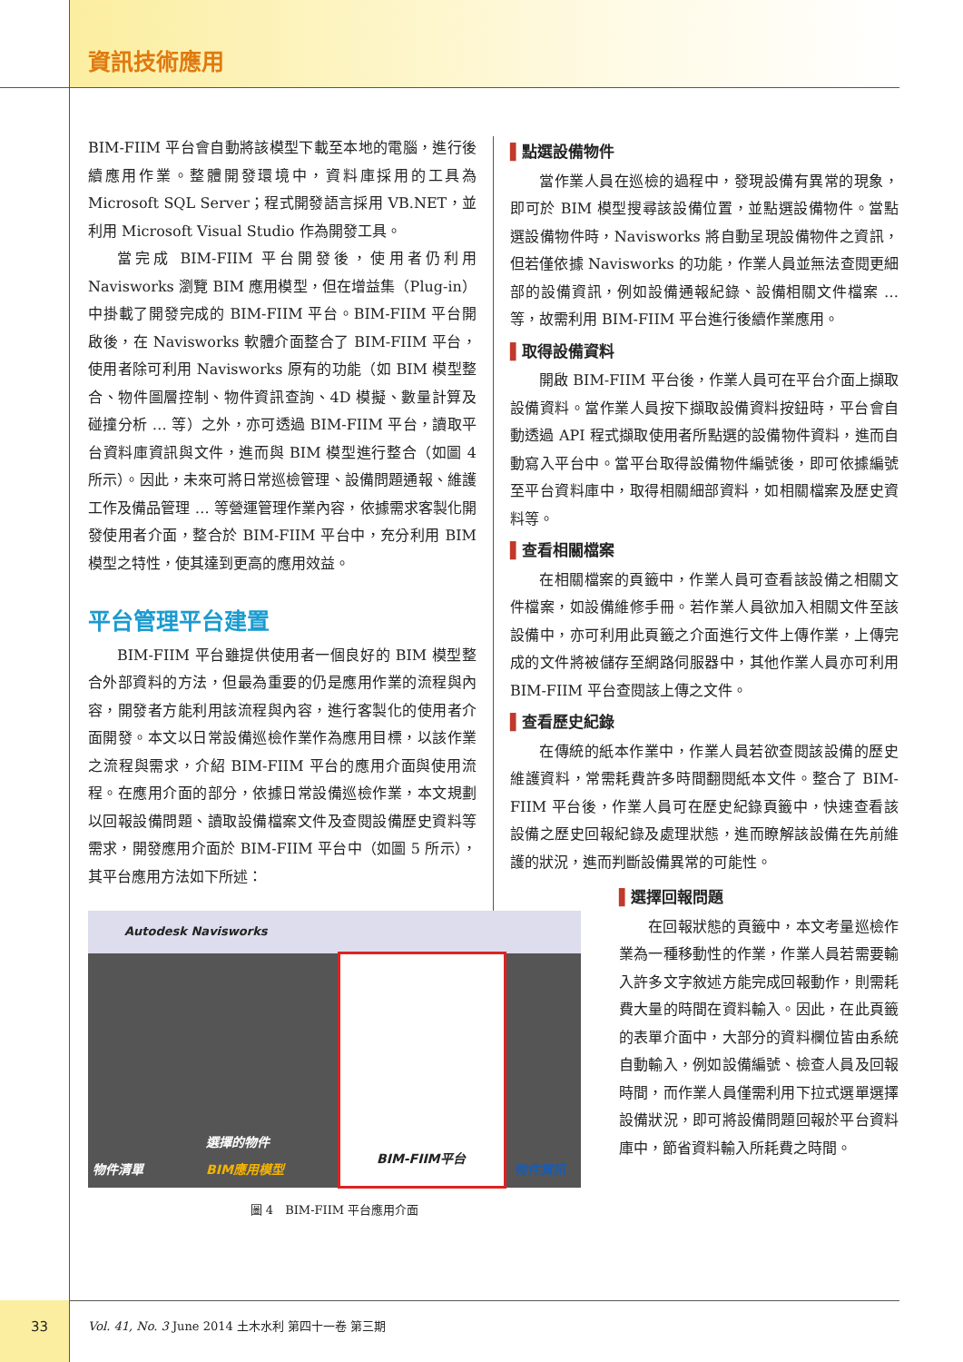資訊技術應用
BIM-FIIM 平台會自動將該模型下載至本地的電腦，進行後續應用作業。整體開發環境中，資料庫採用的工具為 Microsoft SQL Server；程式開發語言採用 VB.NET，並利用 Microsoft Visual Studio 作為開發工具。
當完成 BIM-FIIM 平台開發後，使用者仍利用 Navisworks 瀏覽 BIM 應用模型，但在增益集（Plug-in）中掛載了開發完成的 BIM-FIIM 平台。BIM-FIIM 平台開啟後，在 Navisworks 軟體介面整合了 BIM-FIIM 平台，使用者除可利用 Navisworks 原有的功能（如 BIM 模型整合、物件圖層控制、物件資訊查詢、4D 模擬、數量計算及碰撞分析 … 等）之外，亦可透過 BIM-FIIM 平台，讀取平台資料庫資訊與文件，進而與 BIM 模型進行整合（如圖 4 所示）。因此，未來可將日常巡檢管理、設備問題通報、維護工作及備品管理 … 等營運管理作業內容，依據需求客製化開發使用者介面，整合於 BIM-FIIM 平台中，充分利用 BIM 模型之特性，使其達到更高的應用效益。
平台管理平台建置
BIM-FIIM 平台雖提供使用者一個良好的 BIM 模型整合外部資料的方法，但最為重要的仍是應用作業的流程與內容，開發者方能利用該流程與內容，進行客製化的使用者介面開發。本文以日常設備巡檢作業作為應用目標，以該作業之流程與需求，介紹 BIM-FIIM 平台的應用介面與使用流程。在應用介面的部分，依據日常設備巡檢作業，本文規劃以回報設備問題、讀取設備檔案文件及查閱設備歷史資料等需求，開發應用介面於 BIM-FIIM 平台中（如圖 5 所示），其平台應用方法如下所述：
Autodesk Navisworks
BIM-FIIM平台
物件清單
選擇的物件
BIM應用模型 物件資訊
圖 4　BIM-FIIM 平台應用介面
▌點選設備物件
當作業人員在巡檢的過程中，發現設備有異常的現象，即可於 BIM 模型搜尋該設備位置，並點選設備物件。當點選設備物件時，Navisworks 將自動呈現設備物件之資訊，但若僅依據 Navisworks 的功能，作業人員並無法查閱更細部的設備資訊，例如設備通報紀錄、設備相關文件檔案 … 等，故需利用 BIM-FIIM 平台進行後續作業應用。
▌取得設備資料
開啟 BIM-FIIM 平台後，作業人員可在平台介面上擷取設備資料。當作業人員按下擷取設備資料按鈕時，平台會自動透過 API 程式擷取使用者所點選的設備物件資料，進而自動寫入平台中。當平台取得設備物件編號後，即可依據編號至平台資料庫中，取得相關細部資料，如相關檔案及歷史資料等。
▌查看相關檔案
在相關檔案的頁籤中，作業人員可查看該設備之相關文件檔案，如設備維修手冊。若作業人員欲加入相關文件至該設備中，亦可利用此頁籤之介面進行文件上傳作業，上傳完成的文件將被儲存至網路伺服器中，其他作業人員亦可利用 BIM-FIIM 平台查閱該上傳之文件。
▌查看歷史紀錄
在傳統的紙本作業中，作業人員若欲查閱該設備的歷史維護資料，常需耗費許多時間翻閱紙本文件。整合了 BIM-FIIM 平台後，作業人員可在歷史紀錄頁籤中，快速查看該設備之歷史回報紀錄及處理狀態，進而瞭解該設備在先前維護的狀況，進而判斷設備異常的可能性。
▌選擇回報問題
在回報狀態的頁籤中，本文考量巡檢作業為一種移動性的作業，作業人員若需要輸入許多文字敘述方能完成回報動作，則需耗費大量的時間在資料輸入。因此，在此頁籤的表單介面中，大部分的資料欄位皆由系統自動輸入，例如設備編號、檢查人員及回報時間，而作業人員僅需利用下拉式選單選擇設備狀況，即可將設備問題回報於平台資料庫中，節省資料輸入所耗費之時間。
33 Vol. 41, No. 3 June 2014 土木水利 第四十一卷 第三期